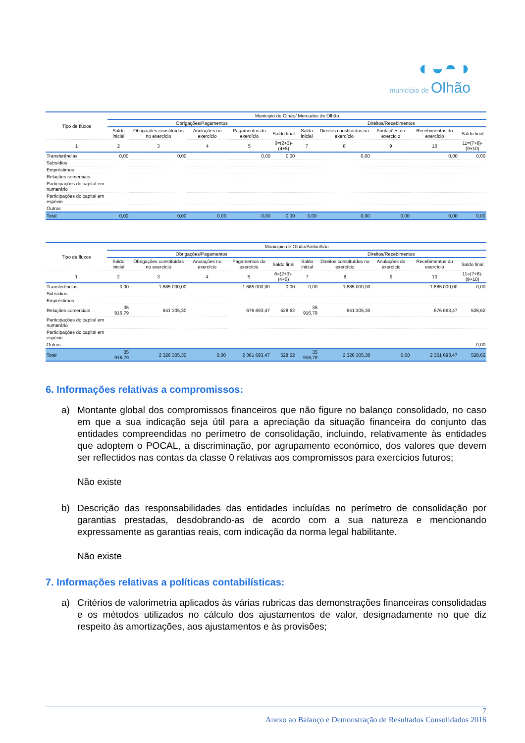◐◒◓◑
município de Olhão
| Tipo de fluxos | Municipio de Olhão/ Mercados de Olhão | | | | | | | | | |
| --- | --- | --- | --- | --- | --- | --- | --- | --- | --- | --- |
| | Obrigações/Pagamentos | | | | | Direitos/Recebimentos | | | | |
| | Saldo inicial | Obrigações constituídas no exercício | Anulações no exercício | Pagamentos do exercício | Saldo final | Saldo inicial | Direitos constituídos no exercício | Anulações do exercício | Recebimentos do exercício | Saldo final |
| 1 | 2 | 3 | 4 | 5 | 6=(2+3)-(4+5) | 7 | 8 | 9 | 10 | 11=(7+8)-(9+10) |
| Transferências | 0,00 | 0,00 | | 0,00 | 0,00 | | 0,00 | | 0,00 | 0,00 |
| Subsídios | | | | | | | | | | |
| Empréstimos | | | | | | | | | | |
| Relações comerciais | | | | | | | | | | |
| Participações do capital em numerário | | | | | | | | | | |
| Participações do capital em espécie | | | | | | | | | | |
| Outros | | | | | | | | | | |
| Total | 0,00 | 0,00 | 0,00 | 0,00 | 0,00 | 0,00 | 0,00 | 0,00 | 0,00 | 0,00 |
| Tipo de fluxos | Municipio de Olhão/Ambiolhão | | | | | | | | | |
| --- | --- | --- | --- | --- | --- | --- | --- | --- | --- | --- |
| | Obrigações/Pagamentos | | | | | Direitos/Recebimentos | | | | |
| | Saldo inicial | Obrigações constituídas no exercício | Anulações no exercício | Pagamentos do exercício | Saldo final | Saldo inicial | Direitos constituídos no exercício | Anulações do exercício | Recebimentos do exercício | Saldo final |
| 1 | 2 | 3 | 4 | 5 | 6=(2+3)-(4+5) | 7 | 8 | 9 | 10 | 11=(7+8)-(9+10) |
| Transferências | 0,00 | 1 685 000,00 | | 1 685 000,00 | 0,00 | 0,00 | 1 685 000,00 | | 1 685 000,00 | 0,00 |
| Subsídios | | | | | | | | | | |
| Empréstimos | | | | | | | | | | |
| Relações comerciais | 35 916,79 | 641 305,30 | | 676 693,47 | 528,62 | 35 916,79 | 641 305,30 | | 676 693,47 | 528,62 |
| Participações do capital em numerário | | | | | | | | | | |
| Participações do capital em espécie | | | | | | | | | | |
| Outros | | | | | | | | | | 0,00 |
| Total | 35 916,79 | 2 326 305,30 | 0,00 | 2 361 693,47 | 528,62 | 35 916,79 | 2 326 305,30 | 0,00 | 2 361 693,47 | 528,62 |
6. Informações relativas a compromissos:
a) Montante global dos compromissos financeiros que não figure no balanço consolidado, no caso em que a sua indicação seja útil para a apreciação da situação financeira do conjunto das entidades compreendidas no perímetro de consolidação, incluindo, relativamente às entidades que adoptem o POCAL, a discriminação, por agrupamento económico, dos valores que devem ser reflectidos nas contas da classe 0 relativas aos compromissos para exercícios futuros;
Não existe
b) Descrição das responsabilidades das entidades incluídas no perímetro de consolidação por garantias prestadas, desdobrando-as de acordo com a sua natureza e mencionando expressamente as garantias reais, com indicação da norma legal habilitante.
Não existe
7. Informações relativas a políticas contabilísticas:
a) Critérios de valorimetria aplicados às várias rubricas das demonstrações financeiras consolidadas e os métodos utilizados no cálculo dos ajustamentos de valor, designadamente no que diz respeito às amortizações, aos ajustamentos e às provisões;
7
Anexo ao Balanço e Demonstração de Resultados Consolidados 2016